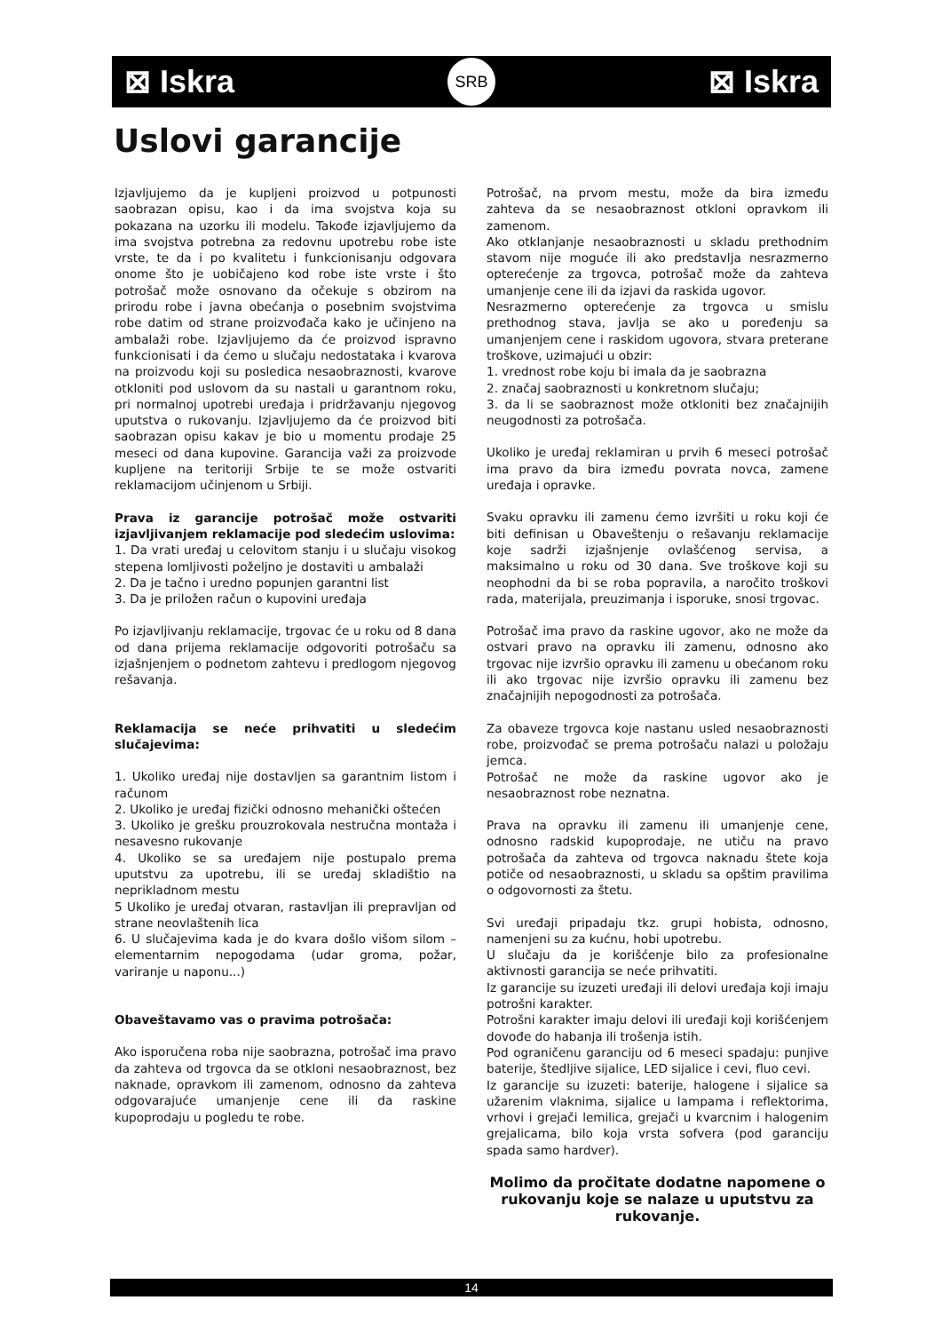⊠ Iskra SRB ⊠ Iskra
Uslovi garancije
Izjavljujemo da je kupljeni proizvod u potpunosti saobrazan opisu, kao i da ima svojstva koja su pokazana na uzorku ili modelu. Takođe izjavljujemo da ima svojstva potrebna za redovnu upotrebu robe iste vrste, te da i po kvalitetu i funkcionisanju odgovara onome što je uobičajeno kod robe iste vrste i što potrošač može osnovano da očekuje s obzirom na prirodu robe i javna obećanja o posebnim svojstvima robe datim od strane proizvođača kako je učinjeno na ambalaži robe. Izjavljujemo da će proizvod ispravno funkcionisati i da ćemo u slučaju nedostataka i kvarova na proizvodu koji su posledica nesaobraznosti, kvarove otkloniti pod uslovom da su nastali u garantnom roku, pri normalnoj upotrebi uređaja i pridržavanju njegovog uputstva o rukovanju. Izjavljujemo da će proizvod biti saobrazan opisu kakav je bio u momentu prodaje 25 meseci od dana kupovine. Garancija važi za proizvode kupljene na teritoriji Srbije te se može ostvariti reklamacijom učinjenom u Srbiji.
Prava iz garancije potrošač može ostvariti izjavljivanjem reklamacije pod sledećim uslovima:
1. Da vrati uređaj u celovitom stanju i u slučaju visokog stepena lomljivosti poželjno je dostaviti u ambalaži
2. Da je tačno i uredno popunjen garantni list
3. Da je priložen račun o kupovini uređaja
Po izjavljivanju reklamacije, trgovac će u roku od 8 dana od dana prijema reklamacije odgovoriti potrošaču sa izjašnjenjem o podnetom zahtevu i predlogom njegovog rešavanja.
Reklamacija se neće prihvatiti u sledećim slučajevima:
1. Ukoliko uređaj nije dostavljen sa garantnim listom i računom
2. Ukoliko je uređaj fizički odnosno mehanički oštećen
3. Ukoliko je grešku prouzrokovala nestručna montaža i nesavesno rukovanje
4. Ukoliko se sa uređajem nije postupalo prema uputstvu za upotrebu, ili se uređaj skladištio na neprikladnom mestu
5 Ukoliko je uređaj otvaran, rastavljan ili prepravljan od strane neovlaštenih lica
6. U slučajevima kada je do kvara došlo višom silom – elementarnim nepogodama (udar groma, požar, variranje u naponu...)
Obaveštavamo vas o pravima potrošača:
Ako isporučena roba nije saobrazna, potrošač ima pravo da zahteva od trgovca da se otkloni nesaobraznost, bez naknade, opravkom ili zamenom, odnosno da zahteva odgovarajuće umanjenje cene ili da raskine kupoprodaju u pogledu te robe.
Potrošač, na prvom mestu, može da bira između zahteva da se nesaobraznost otkloni opravkom ili zamenom.
Ako otklanjanje nesaobraznosti u skladu prethodnim stavom nije moguće ili ako predstavlja nesrazmerno opterećenje za trgovca, potrošač može da zahteva umanjenje cene ili da izjavi da raskida ugovor.
Nesrazmerno opterećenje za trgovca u smislu prethodnog stava, javlja se ako u poređenju sa umanjenjem cene i raskidom ugovora, stvara preterane troškove, uzimajući u obzir:
1. vrednost robe koju bi imala da je saobrazna
2. značaj saobraznosti u konkretnom slučaju;
3. da li se saobraznost može otkloniti bez značajnijih neugodnosti za potrošača.
Ukoliko je uređaj reklamiran u prvih 6 meseci potrošač ima pravo da bira između povrata novca, zamene uređaja i opravke.
Svaku opravku ili zamenu ćemo izvršiti u roku koji će biti definisan u Obaveštenju o rešavanju reklamacije koje sadrži izjašnjenje ovlašćenog servisa, a maksimalno u roku od 30 dana. Sve troškove koji su neophodni da bi se roba popravila, a naročito troškovi rada, materijala, preuzimanja i isporuke, snosi trgovac.
Potrošač ima pravo da raskine ugovor, ako ne može da ostvari pravo na opravku ili zamenu, odnosno ako trgovac nije izvršio opravku ili zamenu u obećanom roku ili ako trgovac nije izvršio opravku ili zamenu bez značajnijih nepogodnosti za potrošača.
Za obaveze trgovca koje nastanu usled nesaobraznosti robe, proizvođač se prema potrošaču nalazi u položaju jemca.
Potrošač ne može da raskine ugovor ako je nesaobraznost robe neznatna.
Prava na opravku ili zamenu ili umanjenje cene, odnosno radskid kupoprodaje, ne utiču na pravo potrošača da zahteva od trgovca naknadu štete koja potiče od nesaobraznosti, u skladu sa opštim pravilima o odgovornosti za štetu.
Svi uređaji pripadaju tkz. grupi hobista, odnosno, namenjeni su za kućnu, hobi upotrebu.
U slučaju da je korišćenje bilo za profesionalne aktivnosti garancija se neće prihvatiti.
Iz garancije su izuzeti uređaji ili delovi uređaja koji imaju potrošni karakter.
Potrošni karakter imaju delovi ili uređaji koji korišćenjem dovođe do habanja ili trošenja istih.
Pod ograničenu garanciju od 6 meseci spadaju: punjive baterije, štedljive sijalice, LED sijalice i cevi, fluo cevi.
Iz garancije su izuzeti: baterije, halogene i sijalice sa užarenim vlaknima, sijalice u lampama i reflektorima, vrhovi i grejači lemilica, grejači u kvarcnim i halogenim grejalicama, bilo koja vrsta sofvera (pod garanciju spada samo hardver).
Molimo da pročitate dodatne napomene o rukovanju koje se nalaze u uputstvu za rukovanje.
14